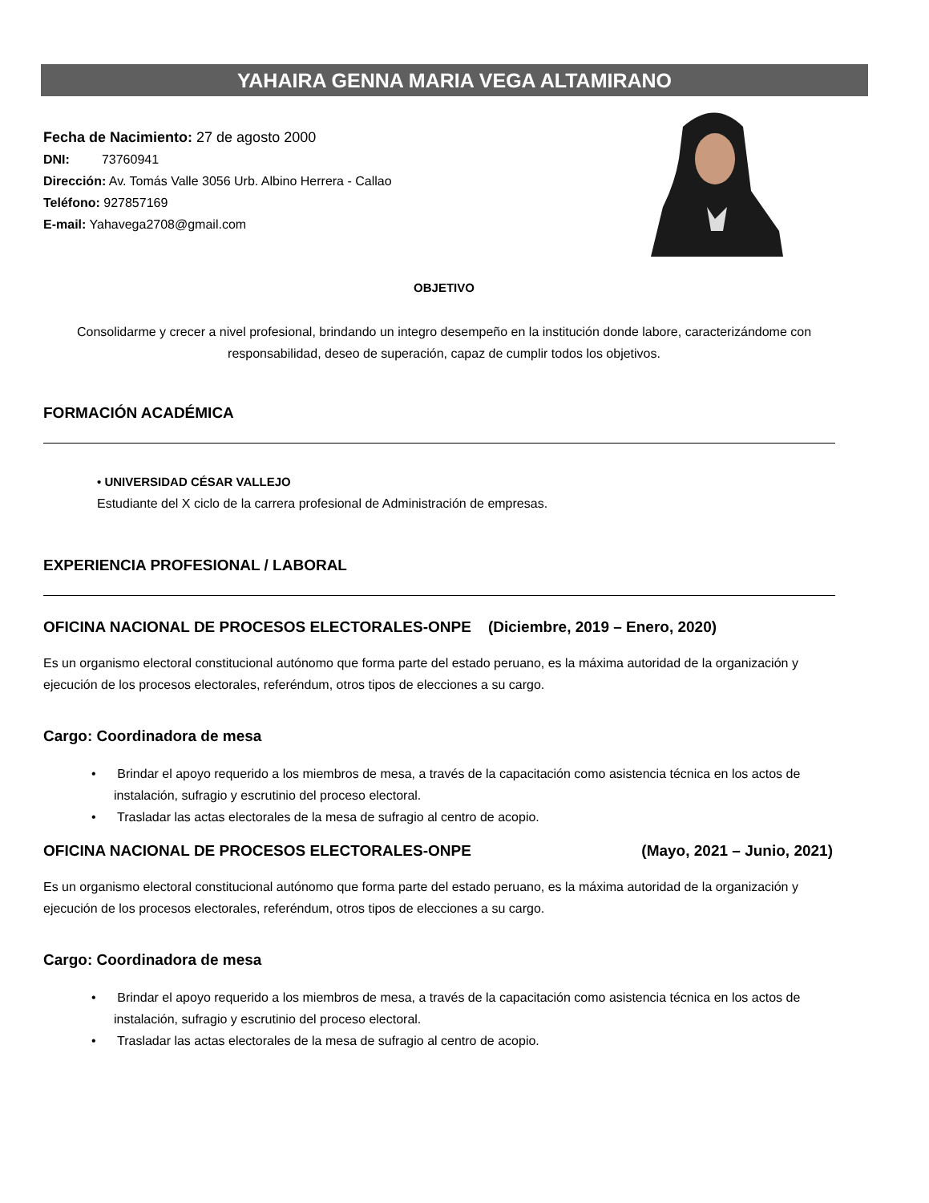YAHAIRA GENNA MARIA VEGA ALTAMIRANO
Fecha de Nacimiento: 27 de agosto 2000
DNI: 73760941
Dirección: Av. Tomás Valle 3056 Urb. Albino Herrera - Callao
Teléfono: 927857169
E-mail: Yahavega2708@gmail.com
OBJETIVO
Consolidarme y crecer a nivel profesional, brindando un integro desempeño en la institución donde labore, caracterizándome con responsabilidad, deseo de superación, capaz de cumplir todos los objetivos.
FORMACIÓN ACADÉMICA
• UNIVERSIDAD CÉSAR VALLEJO
Estudiante del X ciclo de la carrera profesional de Administración de empresas.
EXPERIENCIA PROFESIONAL / LABORAL
OFICINA NACIONAL DE PROCESOS ELECTORALES-ONPE (Diciembre, 2019 – Enero, 2020)
Es un organismo electoral constitucional autónomo que forma parte del estado peruano, es la máxima autoridad de la organización y ejecución de los procesos electorales, referéndum, otros tipos de elecciones a su cargo.
Cargo: Coordinadora de mesa
• Brindar el apoyo requerido a los miembros de mesa, a través de la capacitación como asistencia técnica en los actos de instalación, sufragio y escrutinio del proceso electoral.
• Trasladar las actas electorales de la mesa de sufragio al centro de acopio.
OFICINA NACIONAL DE PROCESOS ELECTORALES-ONPE (Mayo, 2021 – Junio, 2021)
Es un organismo electoral constitucional autónomo que forma parte del estado peruano, es la máxima autoridad de la organización y ejecución de los procesos electorales, referéndum, otros tipos de elecciones a su cargo.
Cargo: Coordinadora de mesa
• Brindar el apoyo requerido a los miembros de mesa, a través de la capacitación como asistencia técnica en los actos de instalación, sufragio y escrutinio del proceso electoral.
• Trasladar las actas electorales de la mesa de sufragio al centro de acopio.